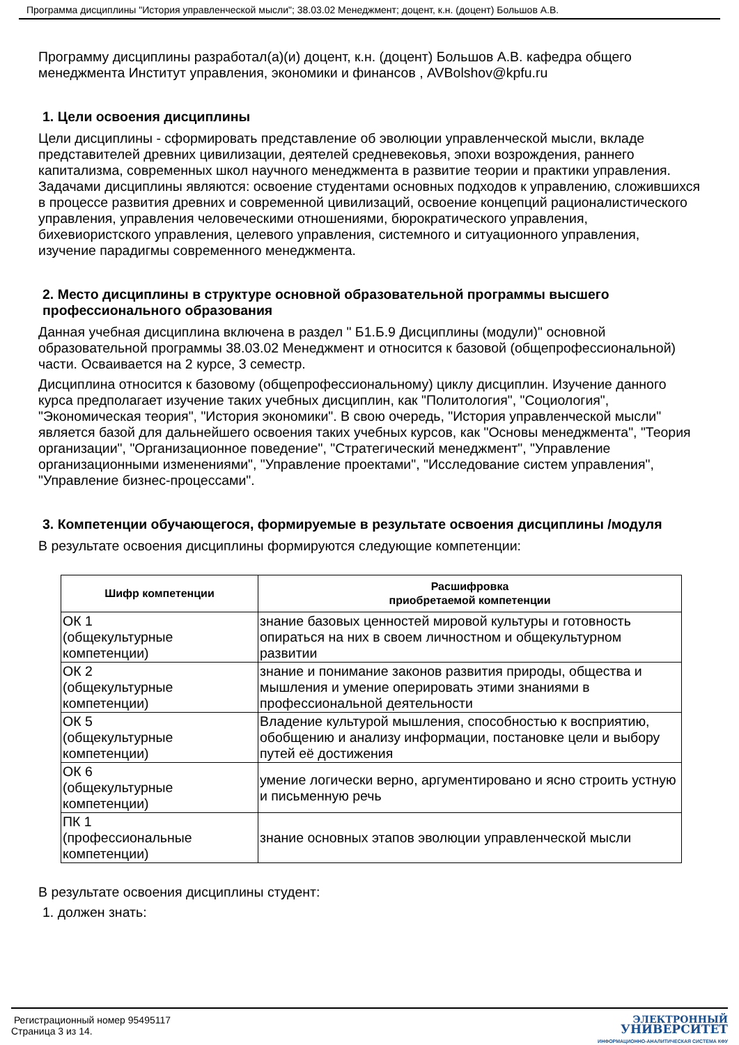Программа дисциплины "История управленческой мысли"; 38.03.02 Менеджмент; доцент, к.н. (доцент) Большов А.В.
Программу дисциплины разработал(а)(и) доцент, к.н. (доцент) Большов А.В. кафедра общего менеджмента Институт управления, экономики и финансов , AVBolshov@kpfu.ru
1. Цели освоения дисциплины
Цели дисциплины - сформировать представление об эволюции управленческой мысли, вкладе представителей древних цивилизации, деятелей средневековья, эпохи возрождения, раннего капитализма, современных школ научного менеджмента в развитие теории и практики управления. Задачами дисциплины являются: освоение студентами основных подходов к управлению, сложившихся в процессе развития древних и современной цивилизаций, освоение концепций рационалистического управления, управления человеческими отношениями, бюрократического управления, бихевиористского управления, целевого управления, системного и ситуационного управления, изучение парадигмы современного менеджмента.
2. Место дисциплины в структуре основной образовательной программы высшего профессионального образования
Данная учебная дисциплина включена в раздел " Б1.Б.9 Дисциплины (модули)" основной образовательной программы 38.03.02 Менеджмент и относится к базовой (общепрофессиональной) части. Осваивается на 2 курсе, 3 семестр.
Дисциплина относится к базовому (общепрофессиональному) циклу дисциплин. Изучение данного курса предполагает изучение таких учебных дисциплин, как "Политология", "Социология", "Экономическая теория", "История экономики". В свою очередь, "История управленческой мысли" является базой для дальнейшего освоения таких учебных курсов, как "Основы менеджмента", "Теория организации", "Организационное поведение", "Стратегический менеджмент", "Управление организационными изменениями", "Управление проектами", "Исследование систем управления", "Управление бизнес-процессами".
3. Компетенции обучающегося, формируемые в результате освоения дисциплины /модуля
В результате освоения дисциплины формируются следующие компетенции:
| Шифр компетенции | Расшифровка приобретаемой компетенции |
| --- | --- |
| ОК 1 (общекультурные компетенции) | знание базовых ценностей мировой культуры и готовность опираться на них в своем личностном и общекультурном развитии |
| ОК 2 (общекультурные компетенции) | знание и понимание законов развития природы, общества и мышления и умение оперировать этими знаниями в профессиональной деятельности |
| ОК 5 (общекультурные компетенции) | Владение культурой мышления, способностью к восприятию, обобщению и анализу информации, постановке цели и выбору путей её достижения |
| ОК 6 (общекультурные компетенции) | умение логически верно, аргументировано и ясно строить устную и письменную речь |
| ПК 1 (профессиональные компетенции) | знание основных этапов эволюции управленческой мысли |
В результате освоения дисциплины студент:
1. должен знать:
Регистрационный номер 95495117
Страница 3 из 14.
ЭЛЕКТРОННЫЙ
УНИВЕРСИТЕТ
ИНФОРМАЦИОННО-АНАЛИТИЧЕСКАЯ СИСТЕМА КФУ